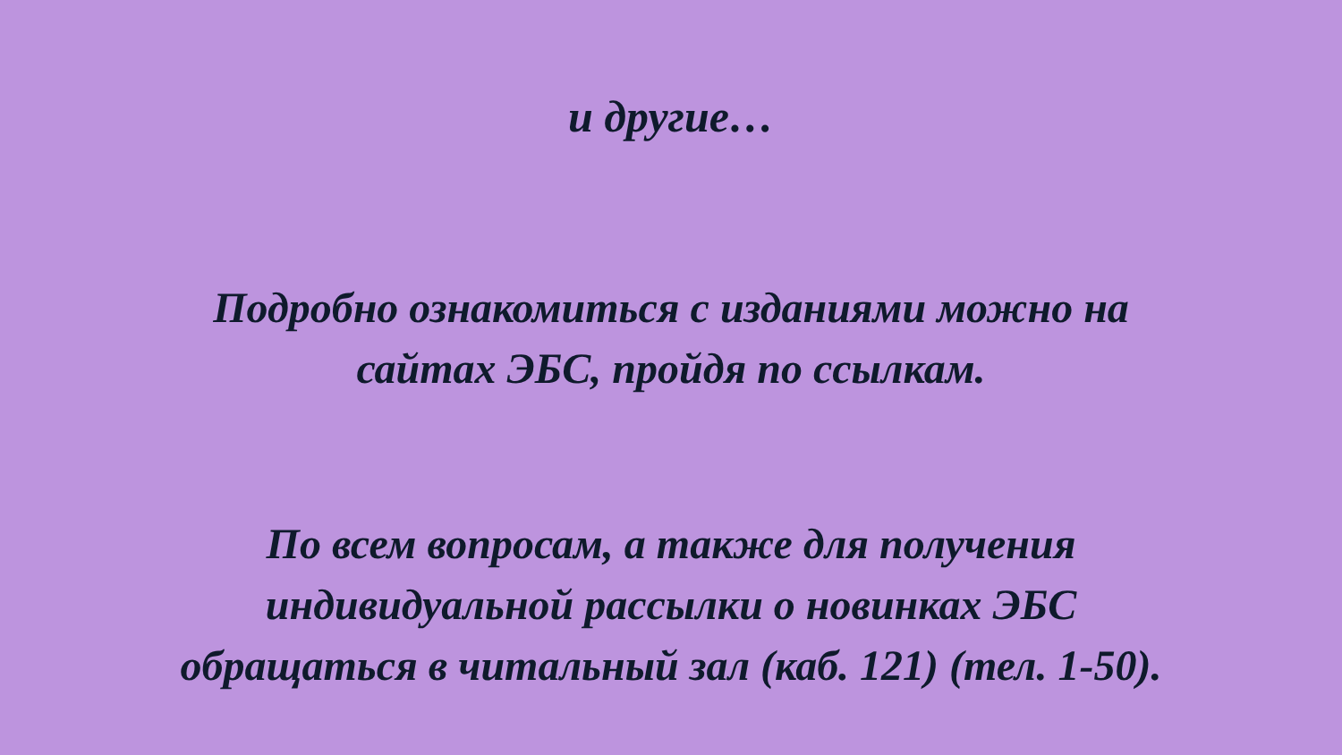и другие…
Подробно ознакомиться с изданиями можно на
сайтах ЭБС, пройдя по ссылкам.
По всем вопросам, а также для получения
индивидуальной рассылки о новинках ЭБС
обращаться в читальный зал (каб. 121) (тел. 1-50).